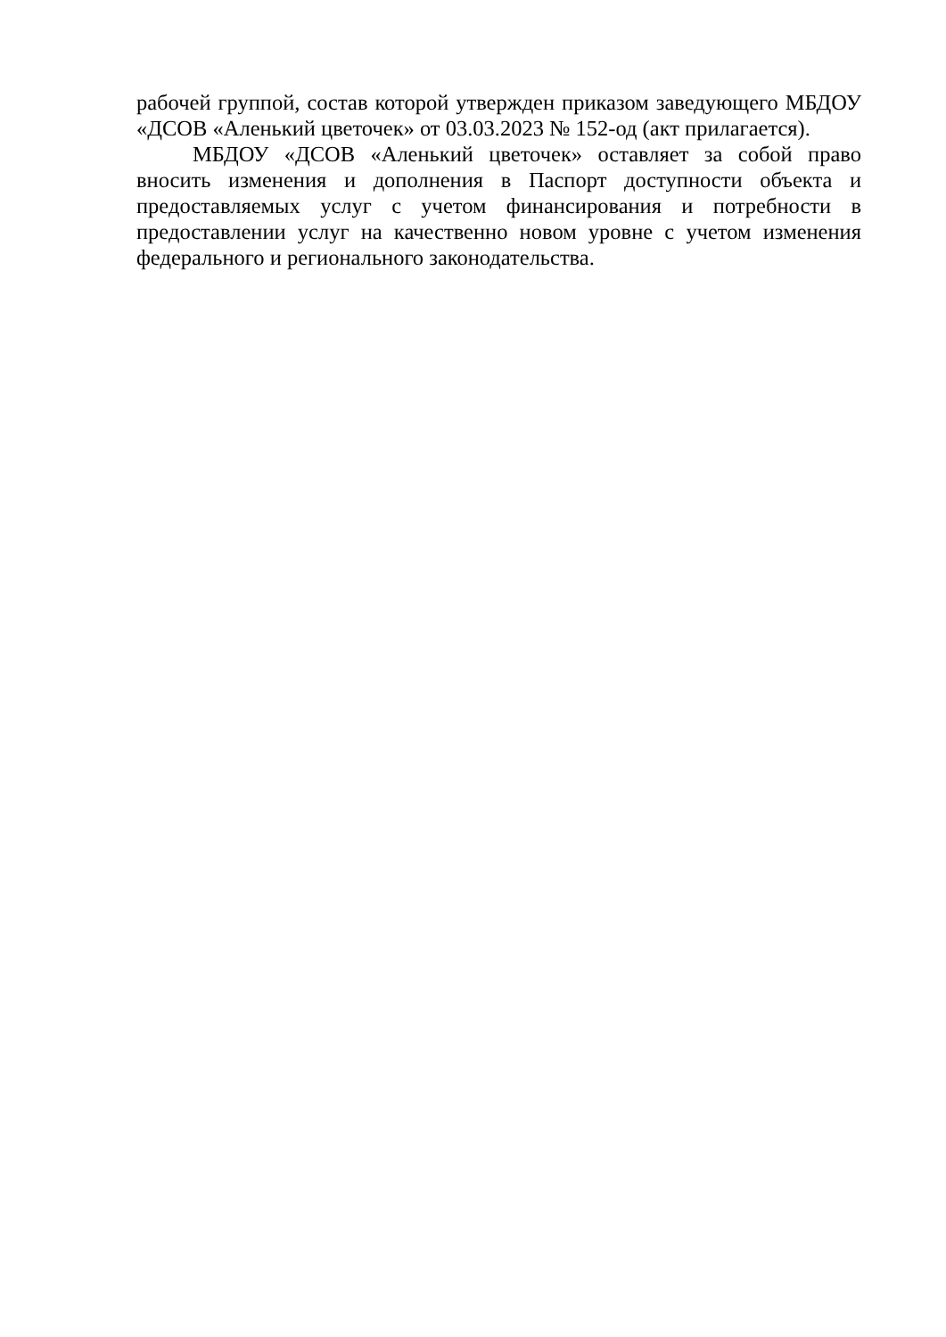рабочей группой, состав которой утвержден приказом заведующего МБДОУ «ДСОВ «Аленький цветочек» от 03.03.2023 № 152-од (акт прилагается).
МБДОУ «ДСОВ «Аленький цветочек» оставляет за собой право вносить изменения и дополнения в Паспорт доступности объекта и предоставляемых услуг с учетом финансирования и потребности в предоставлении услуг на качественно новом уровне с учетом изменения федерального и регионального законодательства.